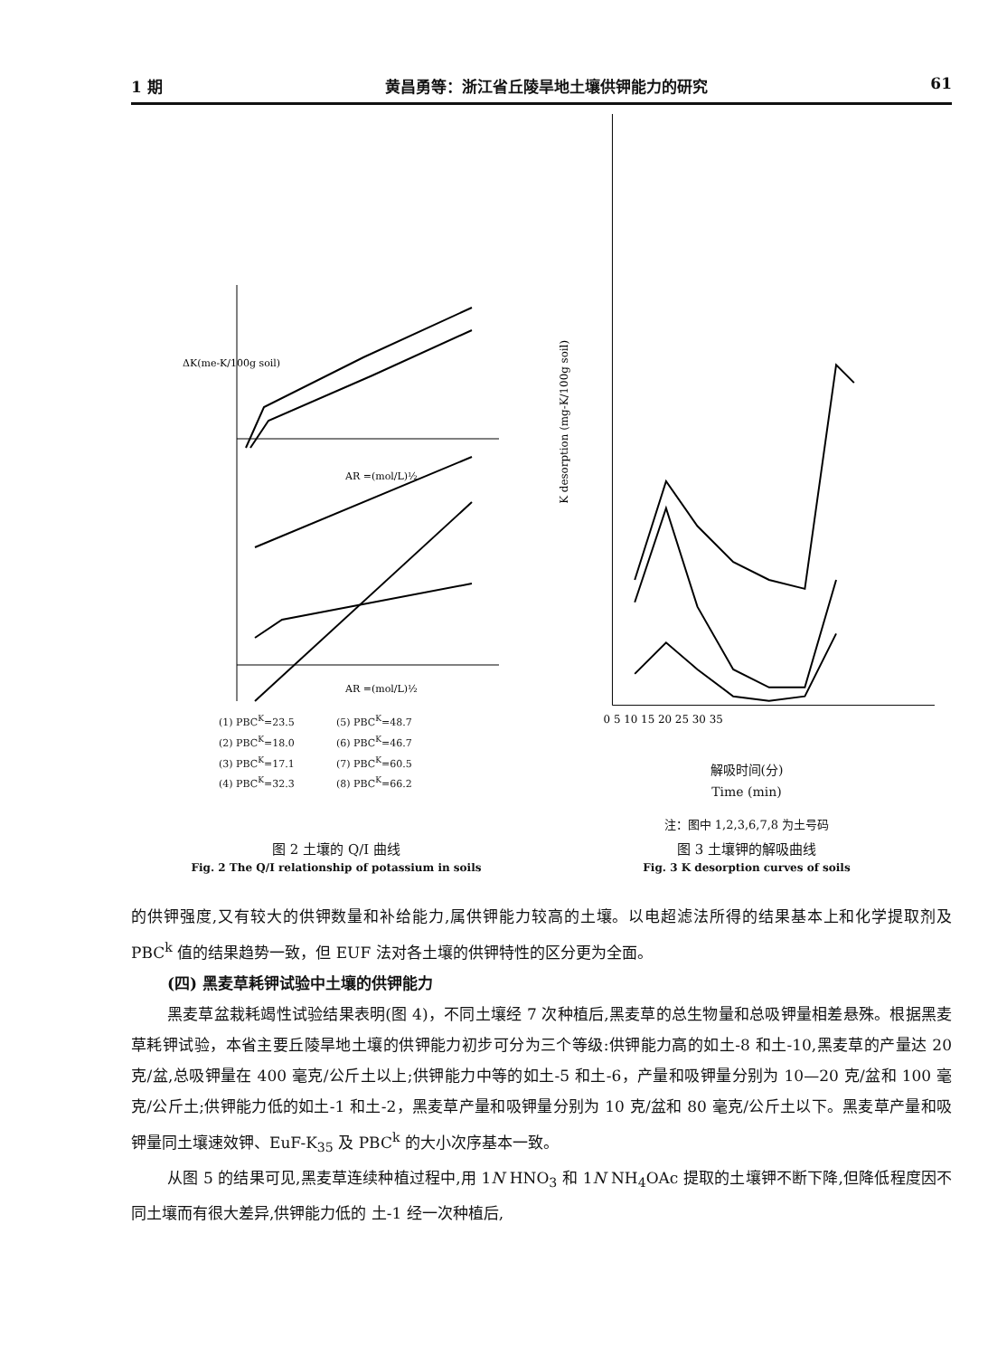1 期 黄昌勇等：浙江省丘陵旱地土壤供钾能力的研究 61
ΔK(me-K/100g soil)
AR =(mol/L)½
AR =(mol/L)½
(1) PBC<sup>K</sup>=23.5 (5) PBC<sup>K</sup>=48.7 (2) PBC<sup>K</sup>=18.0 (6) PBC<sup>K</sup>=46.7 (3) PBC<sup>K</sup>=17.1 (7) PBC<sup>K</sup>=60.5 (4) PBC<sup>K</sup>=32.3 (8) PBC<sup>K</sup>=66.2
图 2 土壤的 Q/I 曲线
Fig. 2 The Q/I relationship of potassium in soils
K desorption (mg-K/100g soil)
0 5 10 15 20 25 30 35
解吸时间(分)
Time (min)
注：图中 1,2,3,6,7,8 为土号码
图 3 土壤钾的解吸曲线
Fig. 3 K desorption curves of soils
的供钾强度,又有较大的供钾数量和补给能力,属供钾能力较高的土壤。以电超滤法所得的结果基本上和化学提取剂及 PBC<sup>k</sup> 值的结果趋势一致，但 EUF 法对各土壤的供钾特性的区分更为全面。
(四) 黑麦草耗钾试验中土壤的供钾能力
黑麦草盆栽耗竭性试验结果表明(图 4)，不同土壤经 7 次种植后,黑麦草的总生物量和总吸钾量相差悬殊。根据黑麦草耗钾试验，本省主要丘陵旱地土壤的供钾能力初步可分为三个等级:供钾能力高的如土-8 和土-10,黑麦草的产量达 20 克/盆,总吸钾量在 400 毫克/公斤土以上;供钾能力中等的如土-5 和土-6，产量和吸钾量分别为 10—20 克/盆和 100 毫克/公斤土;供钾能力低的如土-1 和土-2，黑麦草产量和吸钾量分别为 10 克/盆和 80 毫克/公斤土以下。黑麦草产量和吸钾量同土壤速效钾、EuF-K<sub>35</sub> 及 PBC<sup>k</sup> 的大小次序基本一致。
从图 5 的结果可见,黑麦草连续种植过程中,用 1N HNO<sub>3</sub> 和 1N NH<sub>4</sub>OAc 提取的土壤钾不断下降,但降低程度因不同土壤而有很大差异,供钾能力低的 土-1 经一次种植后,